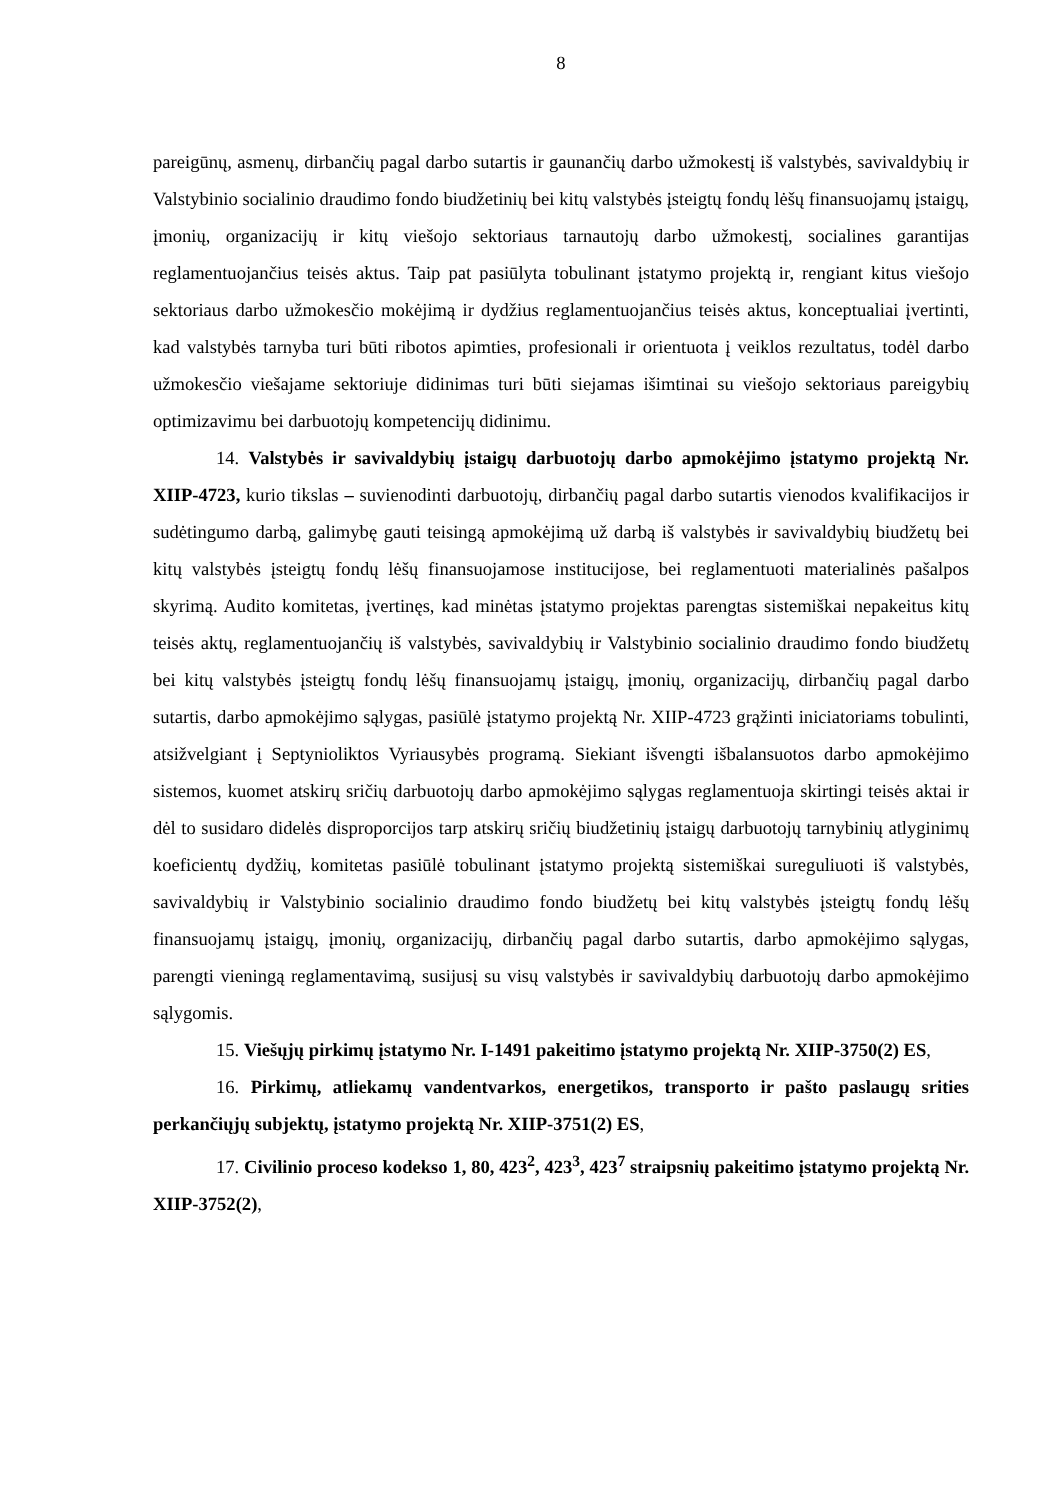8
pareigūnų, asmenų, dirbančių pagal darbo sutartis ir gaunančių darbo užmokestį iš valstybės, savivaldybių ir Valstybinio socialinio draudimo fondo biudžetinių bei kitų valstybės įsteigtų fondų lėšų finansuojamų įstaigų, įmonių, organizacijų ir kitų viešojo sektoriaus tarnautojų darbo užmokestį, socialines garantijas reglamentuojančius teisės aktus. Taip pat pasiūlyta tobulinant įstatymo projektą ir, rengiant kitus viešojo sektoriaus darbo užmokesčio mokėjimą ir dydžius reglamentuojančius teisės aktus, konceptualiai įvertinti, kad valstybės tarnyba turi būti ribotos apimties, profesionali ir orientuota į veiklos rezultatus, todėl darbo užmokesčio viešajame sektoriuje didinimas turi būti siejamas išimtinai su viešojo sektoriaus pareigybių optimizavimu bei darbuotojų kompetencijų didinimu.
14. Valstybės ir savivaldybių įstaigų darbuotojų darbo apmokėjimo įstatymo projektą Nr. XIIP-4723, kurio tikslas – suvienodinti darbuotojų, dirbančių pagal darbo sutartis vienodos kvalifikacijos ir sudėtingumo darbą, galimybę gauti teisingą apmokėjimą už darbą iš valstybės ir savivaldybių biudžetų bei kitų valstybės įsteigtų fondų lėšų finansuojamose institucijose, bei reglamentuoti materialinės pašalpos skyrimą. Audito komitetas, įvertinęs, kad minėtas įstatymo projektas parengtas sistemiškai nepakeitus kitų teisės aktų, reglamentuojančių iš valstybės, savivaldybių ir Valstybinio socialinio draudimo fondo biudžetų bei kitų valstybės įsteigtų fondų lėšų finansuojamų įstaigų, įmonių, organizacijų, dirbančių pagal darbo sutartis, darbo apmokėjimo sąlygas, pasiūlė įstatymo projektą Nr. XIIP-4723 grąžinti iniciatoriams tobulinti, atsižvelgiant į Septynioliktos Vyriausybės programą. Siekiant išvengti išbalansuotos darbo apmokėjimo sistemos, kuomet atskirų sričių darbuotojų darbo apmokėjimo sąlygas reglamentuoja skirtingi teisės aktai ir dėl to susidaro didelės disproporcijos tarp atskirų sričių biudžetinių įstaigų darbuotojų tarnybinių atlyginimų koeficientų dydžių, komitetas pasiūlė tobulinant įstatymo projektą sistemiškai sureguliuoti iš valstybės, savivaldybių ir Valstybinio socialinio draudimo fondo biudžetų bei kitų valstybės įsteigtų fondų lėšų finansuojamų įstaigų, įmonių, organizacijų, dirbančių pagal darbo sutartis, darbo apmokėjimo sąlygas, parengti vieningą reglamentavimą, susijusį su visų valstybės ir savivaldybių darbuotojų darbo apmokėjimo sąlygomis.
15. Viešųjų pirkimų įstatymo Nr. I-1491 pakeitimo įstatymo projektą Nr. XIIP-3750(2) ES,
16. Pirkimų, atliekamų vandentvarkos, energetikos, transporto ir pašto paslaugų srities perkančiųjų subjektų, įstatymo projektą Nr. XIIP-3751(2) ES,
17. Civilinio proceso kodekso 1, 80, 423<sup>2</sup>, 423<sup>3</sup>, 423<sup>7</sup> straipsnių pakeitimo įstatymo projektą Nr. XIIP-3752(2),